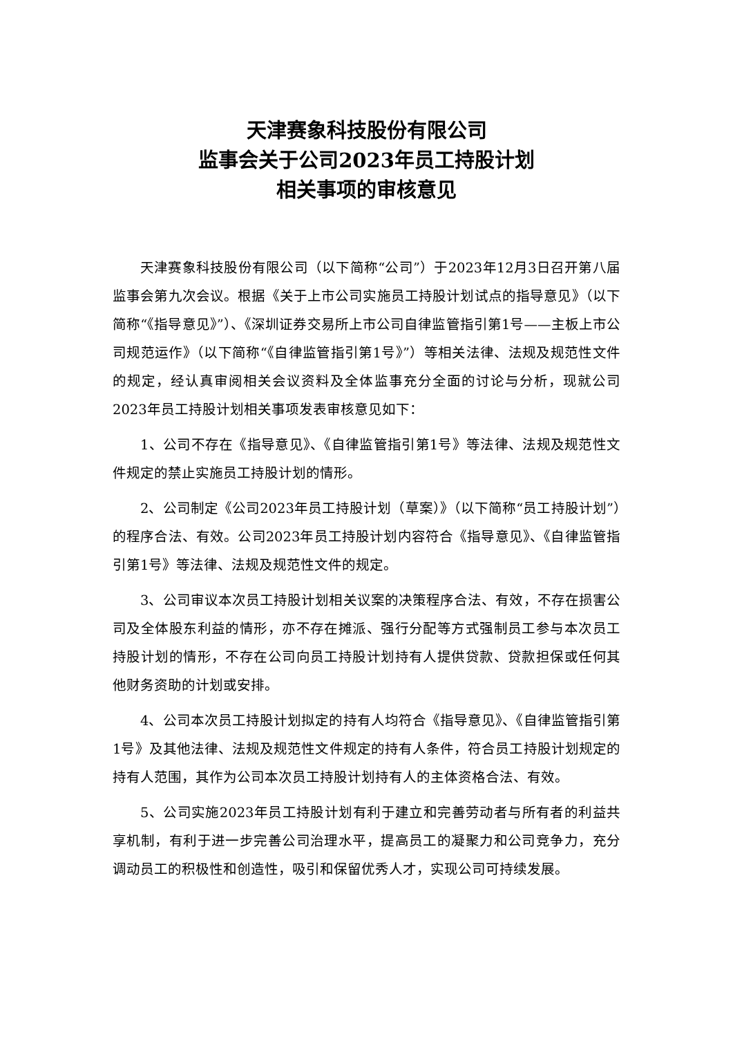天津赛象科技股份有限公司
监事会关于公司2023年员工持股计划
相关事项的审核意见
天津赛象科技股份有限公司（以下简称“公司”）于2023年12月3日召开第八届监事会第九次会议。根据《关于上市公司实施员工持股计划试点的指导意见》（以下简称“《指导意见》”）、《深圳证券交易所上市公司自律监管指引第1号——主板上市公司规范运作》（以下简称“《自律监管指引第1号》”）等相关法律、法规及规范性文件的规定，经认真审阅相关会议资料及全体监事充分全面的讨论与分析，现就公司2023年员工持股计划相关事项发表审核意见如下：
1、公司不存在《指导意见》、《自律监管指引第1号》等法律、法规及规范性文件规定的禁止实施员工持股计划的情形。
2、公司制定《公司2023年员工持股计划（草案）》（以下简称“员工持股计划”）的程序合法、有效。公司2023年员工持股计划内容符合《指导意见》、《自律监管指引第1号》等法律、法规及规范性文件的规定。
3、公司审议本次员工持股计划相关议案的决策程序合法、有效，不存在损害公司及全体股东利益的情形，亦不存在摊派、强行分配等方式强制员工参与本次员工持股计划的情形，不存在公司向员工持股计划持有人提供贷款、贷款担保或任何其他财务资助的计划或安排。
4、公司本次员工持股计划拟定的持有人均符合《指导意见》、《自律监管指引第1号》及其他法律、法规及规范性文件规定的持有人条件，符合员工持股计划规定的持有人范围，其作为公司本次员工持股计划持有人的主体资格合法、有效。
5、公司实施2023年员工持股计划有利于建立和完善劳动者与所有者的利益共享机制，有利于进一步完善公司治理水平，提高员工的凝聚力和公司竞争力，充分调动员工的积极性和创造性，吸引和保留优秀人才，实现公司可持续发展。